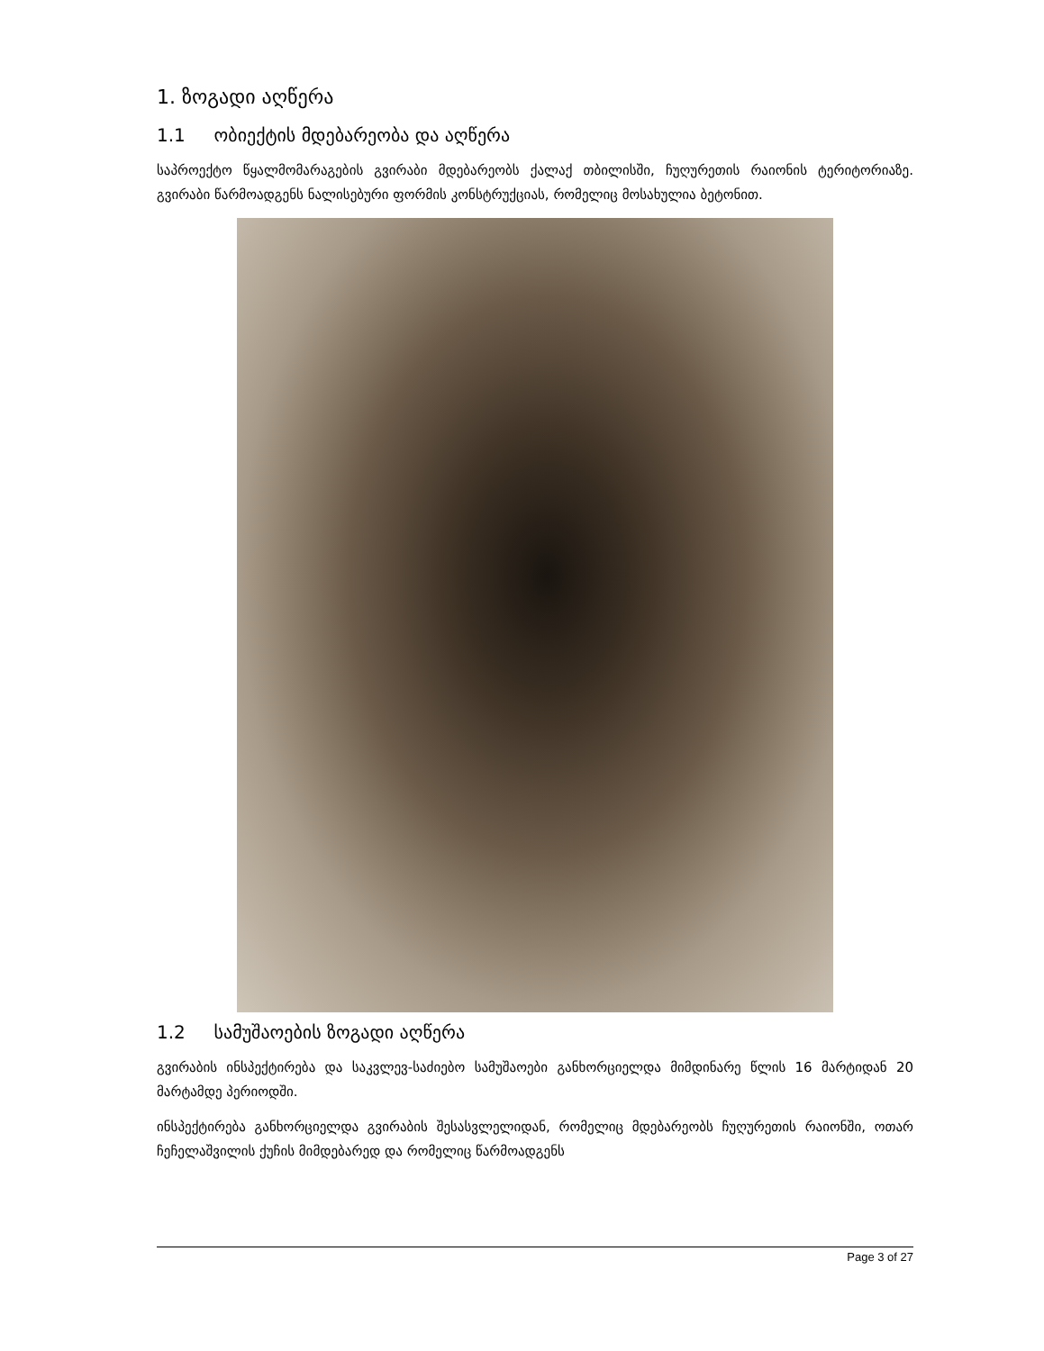1. ზოგადი აღწერა
1.1 ობიექტის მდებარეობა და აღწერა
საპროექტო წყალმომარაგების გვირაბი მდებარეობს ქალაქ თბილისში, ჩუღურეთის რაიონის ტერიტორიაზე. გვირაბი წარმოადგენს ნალისებური ფორმის კონსტრუქციას, რომელიც მოსახულია ბეტონით.
1.2 სამუშაოების ზოგადი აღწერა
გვირაბის ინსპექტირება და საკვლევ-საძიებო სამუშაოები განხორციელდა მიმდინარე წლის 16 მარტიდან 20 მარტამდე პერიოდში.
ინსპექტირება განხორციელდა გვირაბის შესასვლელიდან, რომელიც მდებარეობს ჩუღურეთის რაიონში, ოთარ ჩეჩელაშვილის ქუჩის მიმდებარედ და რომელიც წარმოადგენს
Page 3 of 27